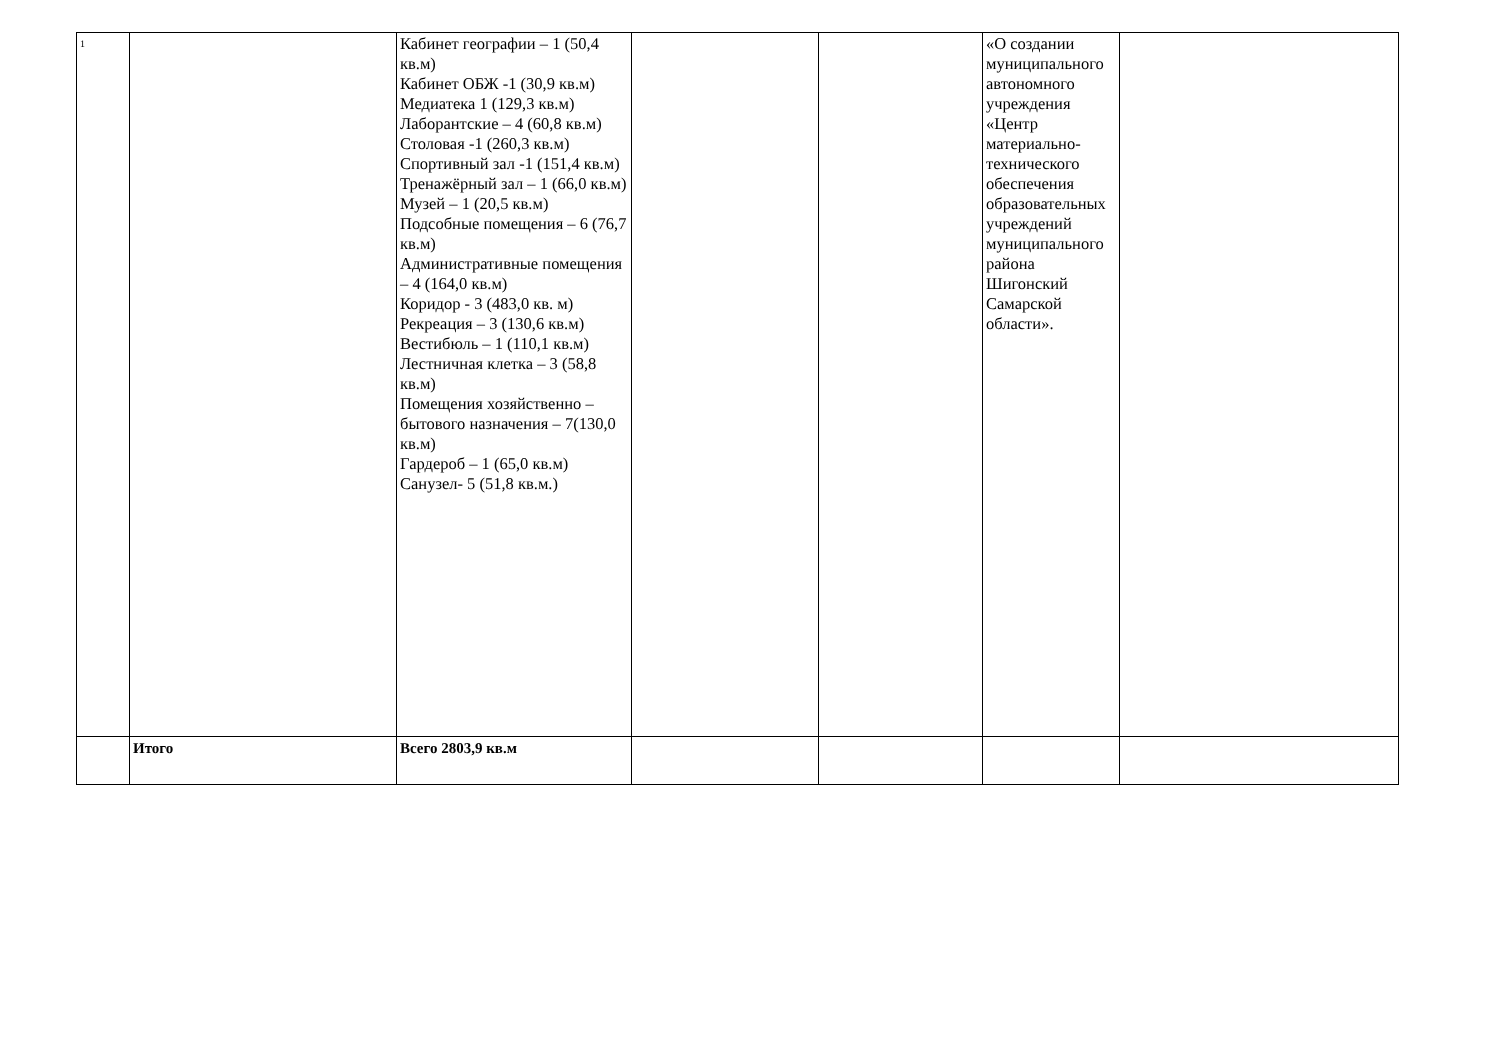| 1 | | Кабинет географии – 1 (50,4 кв.м) Кабинет ОБЖ -1 (30,9 кв.м) Медиатека 1 (129,3 кв.м) Лаборантские – 4 (60,8 кв.м) Столовая -1 (260,3 кв.м) Спортивный зал -1 (151,4 кв.м) Тренажёрный зал – 1 (66,0 кв.м) Музей – 1 (20,5 кв.м) Подсобные помещения – 6 (76,7 кв.м) Административные помещения – 4 (164,0 кв.м) Коридор - 3 (483,0 кв. м) Рекреация – 3 (130,6 кв.м) Вестибюль – 1 (110,1 кв.м) Лестничная клетка – 3 (58,8 кв.м) Помещения хозяйственно –бытового назначения – 7(130,0 кв.м) Гардероб – 1 (65,0 кв.м) Санузел- 5 (51,8 кв.м.) | | | «О создании муниципального автономного учреждения «Центр материально-технического обеспечения образовательных учреждений муниципального района Шигонский Самарской области». | |
| | Итого | Всего 2803,9 кв.м | | | | |